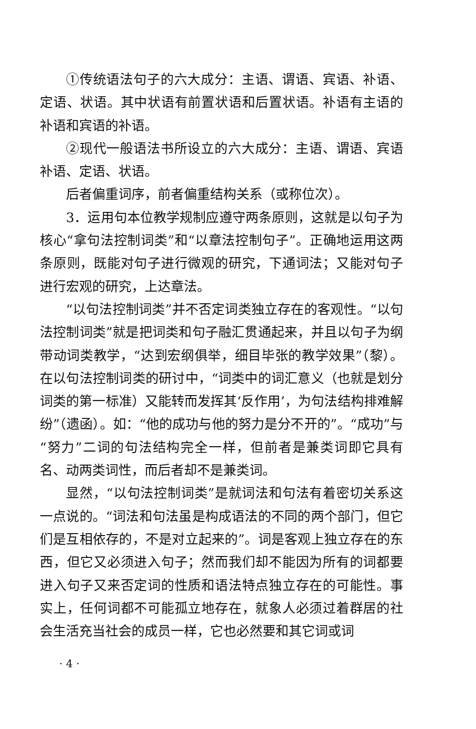①传统语法句子的六大成分：主语、谓语、宾语、补语、定语、状语。其中状语有前置状语和后置状语。补语有主语的补语和宾语的补语。
②现代一般语法书所设立的六大成分：主语、谓语、宾语补语、定语、状语。
后者偏重词序，前者偏重结构关系（或称位次）。
3．运用句本位教学规制应遵守两条原则，这就是以句子为核心“拿句法控制词类”和“以章法控制句子”。正确地运用这两条原则，既能对句子进行微观的研究，下通词法；又能对句子进行宏观的研究，上达章法。
“以句法控制词类”并不否定词类独立存在的客观性。“以句法控制词类”就是把词类和句子融汇贯通起来，并且以句子为纲带动词类教学，“达到宏纲俱举，细目毕张的教学效果”（黎）。在以句法控制词类的研讨中，“词类中的词汇意义（也就是划分词类的第一标准）又能转而发挥其‘反作用’，为句法结构排难解纷”（遗函）。如：“他的成功与他的努力是分不开的”。“成功”与“努力”二词的句法结构完全一样，但前者是兼类词即它具有名、动两类词性，而后者却不是兼类词。
显然，“以句法控制词类”是就词法和句法有着密切关系这一点说的。“词法和句法虽是构成语法的不同的两个部门，但它们是互相依存的，不是对立起来的”。词是客观上独立存在的东西，但它又必须进入句子；然而我们却不能因为所有的词都要进入句子又来否定词的性质和语法特点独立存在的可能性。事实上，任何词都不可能孤立地存在，就象人必须过着群居的社会生活充当社会的成员一样，它也必然要和其它词或词
· 4 ·